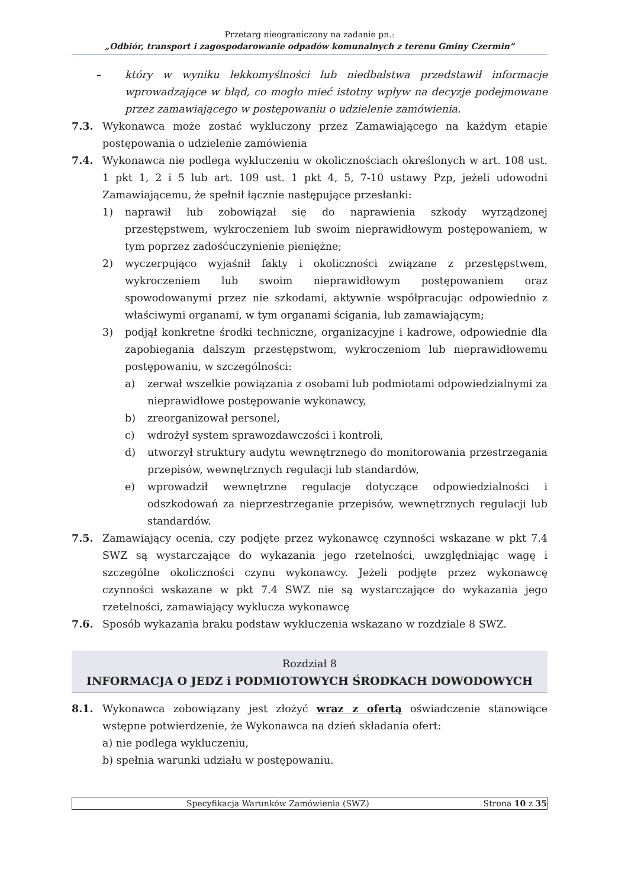Przetarg nieograniczony na zadanie pn.:
„Odbiór, transport i zagospodarowanie odpadów komunalnych z terenu Gminy Czermin”
– który w wyniku lekkomyślności lub niedbalstwa przedstawił informacje wprowadzające w błąd, co mogło mieć istotny wpływ na decyzje podejmowane przez zamawiającego w postępowaniu o udzielenie zamówienia.
7.3. Wykonawca może zostać wykluczony przez Zamawiającego na każdym etapie postępowania o udzielenie zamówienia
7.4. Wykonawca nie podlega wykluczeniu w okolicznościach określonych w art. 108 ust. 1 pkt 1, 2 i 5 lub art. 109 ust. 1 pkt 4, 5, 7-10 ustawy Pzp, jeżeli udowodni Zamawiającemu, że spełnił łącznie następujące przesłanki:
1) naprawił lub zobowiązał się do naprawienia szkody wyrządzonej przestępstwem, wykroczeniem lub swoim nieprawidłowym postępowaniem, w tym poprzez zadośćuczynienie pieniężne;
2) wyczerpująco wyjaśnił fakty i okoliczności związane z przestępstwem, wykroczeniem lub swoim nieprawidłowym postępowaniem oraz spowodowanymi przez nie szkodami, aktywnie współpracując odpowiednio z właściwymi organami, w tym organami ścigania, lub zamawiającym;
3) podjął konkretne środki techniczne, organizacyjne i kadrowe, odpowiednie dla zapobiegania dalszym przestępstwom, wykroczeniom lub nieprawidłowemu postępowaniu, w szczególności:
a) zerwał wszelkie powiązania z osobami lub podmiotami odpowiedzialnymi za nieprawidłowe postępowanie wykonawcy,
b) zreorganizował personel,
c) wdrożył system sprawozdawczości i kontroli,
d) utworzył struktury audytu wewnętrznego do monitorowania przestrzegania przepisów, wewnętrznych regulacji lub standardów,
e) wprowadził wewnętrzne regulacje dotyczące odpowiedzialności i odszkodowań za nieprzestrzeganie przepisów, wewnętrznych regulacji lub standardów.
7.5. Zamawiający ocenia, czy podjęte przez wykonawcę czynności wskazane w pkt 7.4 SWZ są wystarczające do wykazania jego rzetelności, uwzględniając wagę i szczególne okoliczności czynu wykonawcy. Jeżeli podjęte przez wykonawcę czynności wskazane w pkt 7.4 SWZ nie są wystarczające do wykazania jego rzetelności, zamawiający wyklucza wykonawcę
7.6. Sposób wykazania braku podstaw wykluczenia wskazano w rozdziale 8 SWZ.
Rozdział 8
INFORMACJA O JEDZ i PODMIOTOWYCH ŚRODKACH DOWODOWYCH
8.1. Wykonawca zobowiązany jest złożyć wraz z ofertą oświadczenie stanowiące wstępne potwierdzenie, że Wykonawca na dzień składania ofert:
a) nie podlega wykluczeniu,
b) spełnia warunki udziału w postępowaniu.
Specyfikacja Warunków Zamówienia (SWZ)
Strona 10 z 35